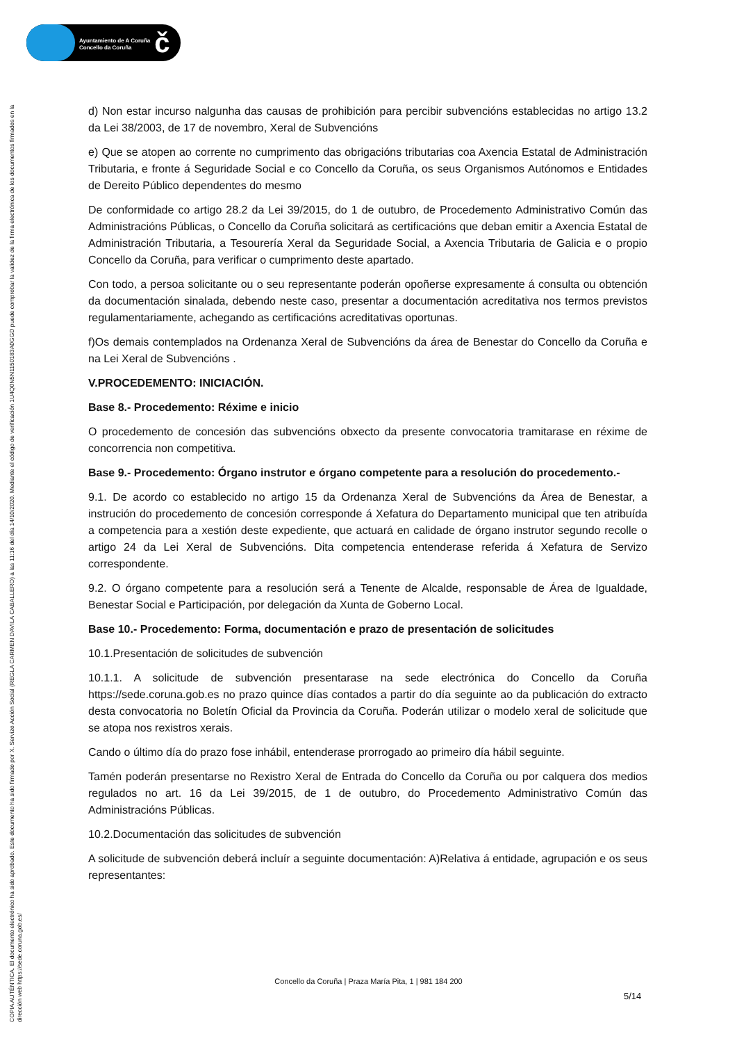Ayuntamiento de A Coruña
Concello da Coruña
č
COPIA AUTÉNTICA. El documento electrónico ha sido aprobado. Este documento ha sido firmado por X. Servizo Acción Social (REGLA CARMEN DAVILA CABALLERO) a las 11:16 del día 14/10/2020. Mediante el código de verificación 1U4Q0N5N1150183A0GGD puede comprobar la validez de la firma electrónica de los documentos firmados en la dirección web https://sede.coruna.gob.es/
d) Non estar incurso nalgunha das causas de prohibición para percibir subvencións establecidas no artigo 13.2 da Lei 38/2003, de 17 de novembro, Xeral de Subvencións
e) Que se atopen ao corrente no cumprimento das obrigacións tributarias coa Axencia Estatal de Administración Tributaria, e fronte á Seguridade Social e co Concello da Coruña, os seus Organismos Autónomos e Entidades de Dereito Público dependentes do mesmo
De conformidade co artigo 28.2 da Lei 39/2015, do 1 de outubro, de Procedemento Administrativo Común das Administracións Públicas, o Concello da Coruña solicitará as certificacións que deban emitir a Axencia Estatal de Administración Tributaria, a Tesourería Xeral da Seguridade Social, a Axencia Tributaria de Galicia e o propio Concello da Coruña, para verificar o cumprimento deste apartado.
Con todo, a persoa solicitante ou o seu representante poderán opoñerse expresamente á consulta ou obtención da documentación sinalada, debendo neste caso, presentar a documentación acreditativa nos termos previstos regulamentariamente, achegando as certificacións acreditativas oportunas.
f)Os demais contemplados na Ordenanza Xeral de Subvencións da área de Benestar do Concello da Coruña e na Lei Xeral de Subvencións .
V.PROCEDEMENTO: INICIACIÓN.
Base 8.- Procedemento: Réxime e inicio
O procedemento de concesión das subvencións obxecto da presente convocatoria tramitarase en réxime de concorrencia non competitiva.
Base 9.- Procedemento: Órgano instrutor e órgano competente para a resolución do procedemento.-
9.1. De acordo co establecido no artigo 15 da Ordenanza Xeral de Subvencións da Área de Benestar, a instrución do procedemento de concesión corresponde á Xefatura do Departamento municipal que ten atribuída a competencia para a xestión deste expediente, que actuará en calidade de órgano instrutor segundo recolle o artigo 24 da Lei Xeral de Subvencións. Dita competencia entenderase referida á Xefatura de Servizo correspondente.
9.2. O órgano competente para a resolución será a Tenente de Alcalde, responsable de Área de Igualdade, Benestar Social e Participación, por delegación da Xunta de Goberno Local.
Base 10.- Procedemento: Forma, documentación e prazo de presentación de solicitudes
10.1.Presentación de solicitudes de subvención
10.1.1. A solicitude de subvención presentarase na sede electrónica do Concello da Coruña https://sede.coruna.gob.es no prazo quince días contados a partir do día seguinte ao da publicación do extracto desta convocatoria no Boletín Oficial da Provincia da Coruña. Poderán utilizar o modelo xeral de solicitude que se atopa nos rexistros xerais.
Cando o último día do prazo fose inhábil, entenderase prorrogado ao primeiro día hábil seguinte.
Tamén poderán presentarse no Rexistro Xeral de Entrada do Concello da Coruña ou por calquera dos medios regulados no art. 16 da Lei 39/2015, de 1 de outubro, do Procedemento Administrativo Común das Administracións Públicas.
10.2.Documentación das solicitudes de subvención
A solicitude de subvención deberá incluír a seguinte documentación: A)Relativa á entidade, agrupación e os seus representantes:
Concello da Coruña | Praza María Pita, 1 | 981 184 200
5/14